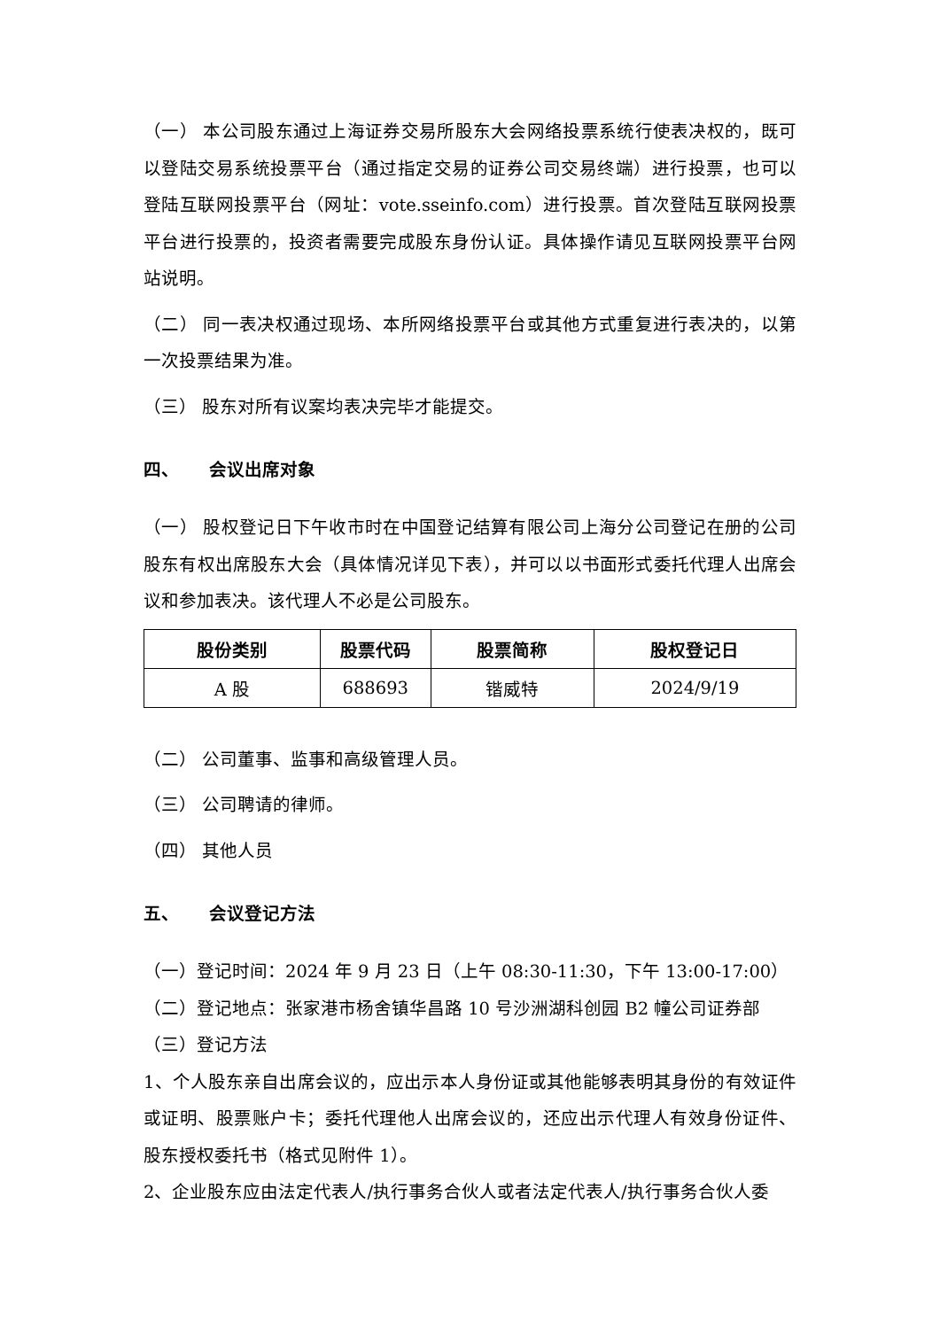（一） 本公司股东通过上海证券交易所股东大会网络投票系统行使表决权的，既可以登陆交易系统投票平台（通过指定交易的证券公司交易终端）进行投票，也可以登陆互联网投票平台（网址：vote.sseinfo.com）进行投票。首次登陆互联网投票平台进行投票的，投资者需要完成股东身份认证。具体操作请见互联网投票平台网站说明。
（二） 同一表决权通过现场、本所网络投票平台或其他方式重复进行表决的，以第一次投票结果为准。
（三） 股东对所有议案均表决完毕才能提交。
四、 会议出席对象
（一） 股权登记日下午收市时在中国登记结算有限公司上海分公司登记在册的公司股东有权出席股东大会（具体情况详见下表），并可以以书面形式委托代理人出席会议和参加表决。该代理人不必是公司股东。
| 股份类别 | 股票代码 | 股票简称 | 股权登记日 |
| --- | --- | --- | --- |
| A 股 | 688693 | 锴威特 | 2024/9/19 |
（二） 公司董事、监事和高级管理人员。
（三） 公司聘请的律师。
（四） 其他人员
五、 会议登记方法
（一）登记时间：2024 年 9 月 23 日（上午 08:30-11:30，下午 13:00-17:00）
（二）登记地点：张家港市杨舍镇华昌路 10 号沙洲湖科创园 B2 幢公司证券部
（三）登记方法
1、个人股东亲自出席会议的，应出示本人身份证或其他能够表明其身份的有效证件或证明、股票账户卡；委托代理他人出席会议的，还应出示代理人有效身份证件、股东授权委托书（格式见附件 1）。
2、企业股东应由法定代表人/执行事务合伙人或者法定代表人/执行事务合伙人委